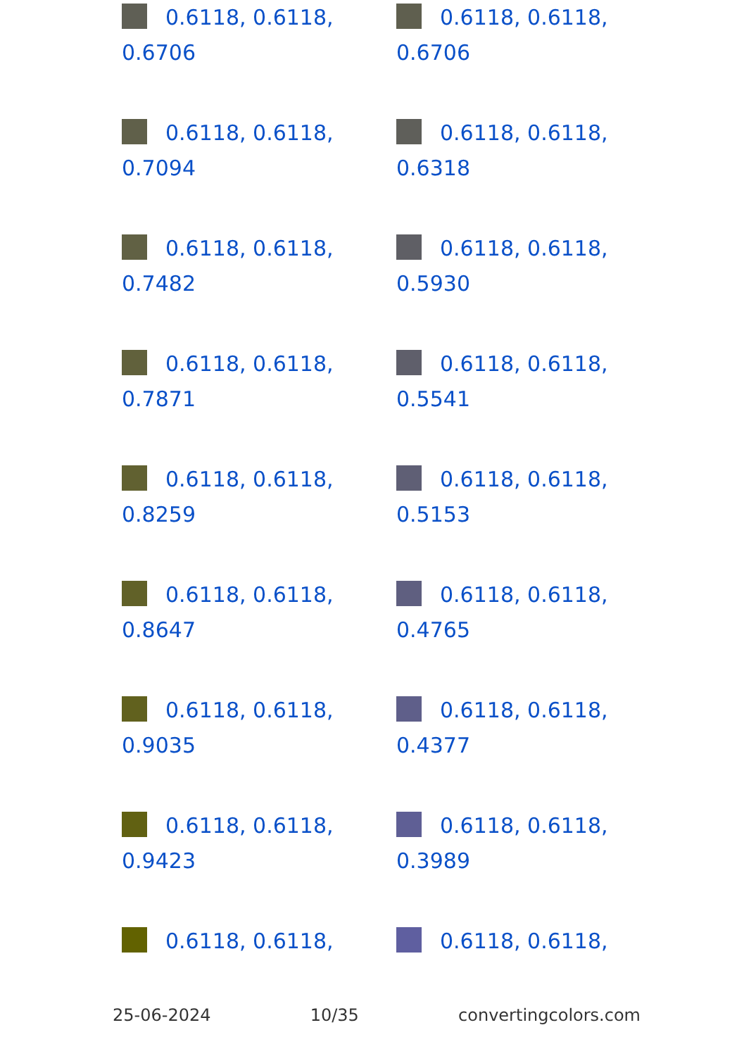0.6118, 0.6118, 0.6706
0.6118, 0.6118, 0.6706
0.6118, 0.6118, 0.7094
0.6118, 0.6118, 0.6318
0.6118, 0.6118, 0.7482
0.6118, 0.6118, 0.5930
0.6118, 0.6118, 0.7871
0.6118, 0.6118, 0.5541
0.6118, 0.6118, 0.8259
0.6118, 0.6118, 0.5153
0.6118, 0.6118, 0.8647
0.6118, 0.6118, 0.4765
0.6118, 0.6118, 0.9035
0.6118, 0.6118, 0.4377
0.6118, 0.6118, 0.9423
0.6118, 0.6118, 0.3989
0.6118, 0.6118,
0.6118, 0.6118,
25-06-2024 10/35 convertingcolors.com